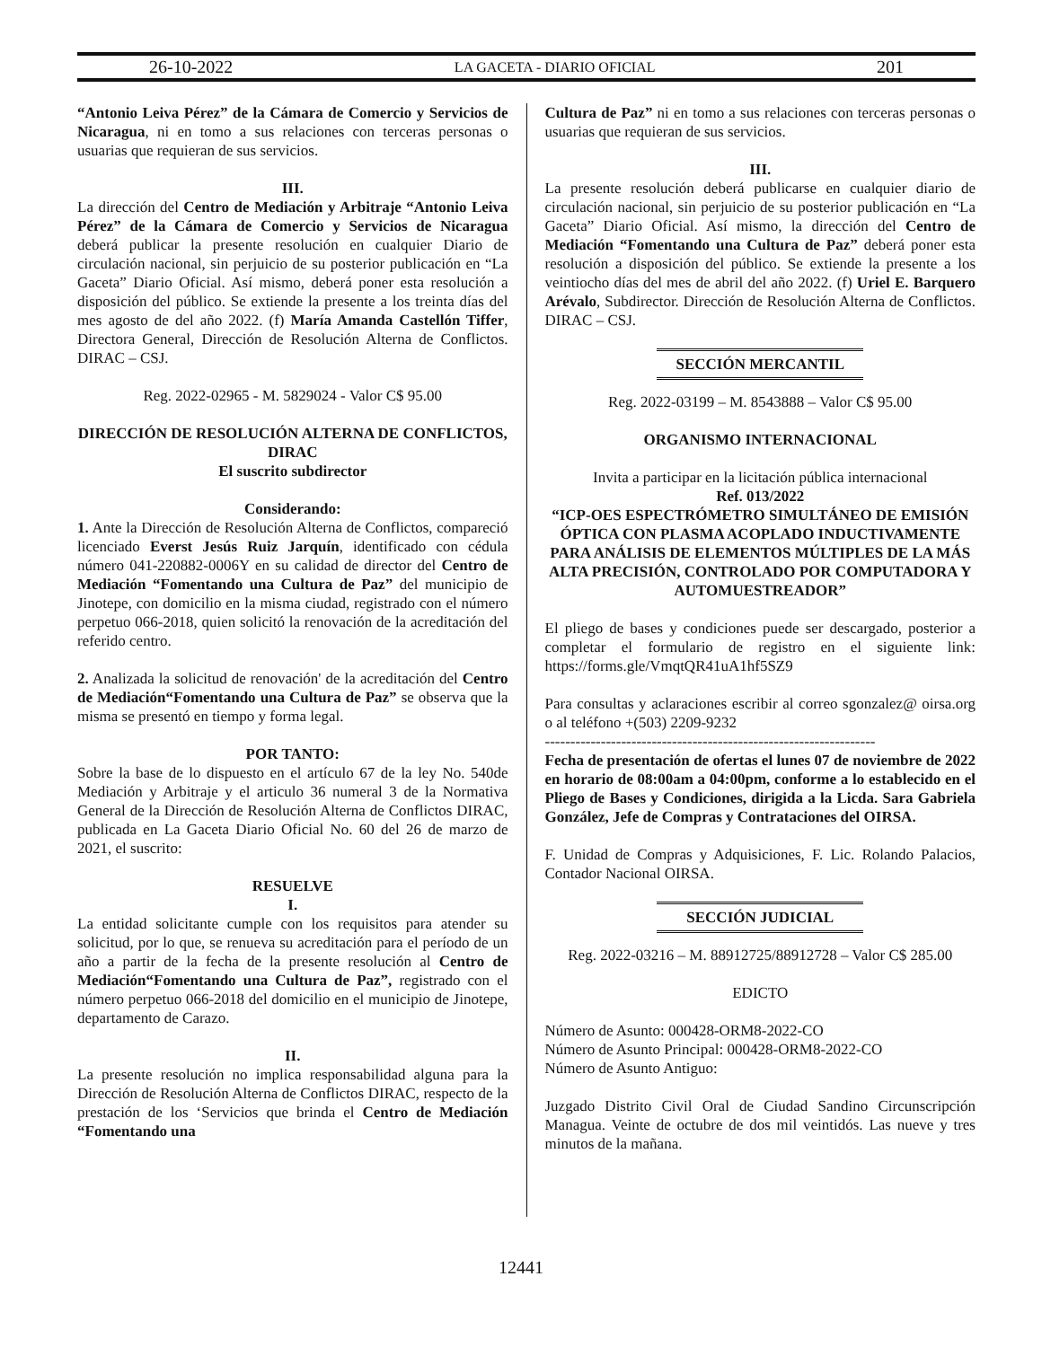26-10-2022 LA GACETA - DIARIO OFICIAL 201
“Antonio Leiva Pérez” de la Cámara de Comercio y Servicios de Nicaragua, ni en tomo a sus relaciones con terceras personas o usuarias que requieran de sus servicios.
III.
La dirección del Centro de Mediación y Arbitraje “Antonio Leiva Pérez” de la Cámara de Comercio y Servicios de Nicaragua deberá publicar la presente resolución en cualquier Diario de circulación nacional, sin perjuicio de su posterior publicación en “La Gaceta” Diario Oficial. Así mismo, deberá poner esta resolución a disposición del público. Se extiende la presente a los treinta días del mes agosto de del año 2022. (f) María Amanda Castellón Tiffer, Directora General, Dirección de Resolución Alterna de Conflictos. DIRAC – CSJ.
Reg. 2022-02965 - M. 5829024 - Valor C$ 95.00
DIRECCIÓN DE RESOLUCIÓN ALTERNA DE CONFLICTOS, DIRAC
El suscrito subdirector
Considerando:
1. Ante la Dirección de Resolución Alterna de Conflictos, compareció licenciado Everst Jesús Ruiz Jarquín, identificado con cédula número 041-220882-0006Y en su calidad de director del Centro de Mediación “Fomentando una Cultura de Paz” del municipio de Jinotepe, con domicilio en la misma ciudad, registrado con el número perpetuo 066-2018, quien solicitó la renovación de la acreditación del referido centro.
2. Analizada la solicitud de renovación' de la acreditación del Centro de Mediación“Fomentando una Cultura de Paz” se observa que la misma se presentó en tiempo y forma legal.
POR TANTO:
Sobre la base de lo dispuesto en el artículo 67 de la ley No. 540de Mediación y Arbitraje y el articulo 36 numeral 3 de la Normativa General de la Dirección de Resolución Alterna de Conflictos DIRAC, publicada en La Gaceta Diario Oficial No. 60 del 26 de marzo de 2021, el suscrito:
RESUELVE
I.
La entidad solicitante cumple con los requisitos para atender su solicitud, por lo que, se renueva su acreditación para el período de un año a partir de la fecha de la presente resolución al Centro de Mediación“Fomentando una Cultura de Paz”, registrado con el número perpetuo 066-2018 del domicilio en el municipio de Jinotepe, departamento de Carazo.
II.
La presente resolución no implica responsabilidad alguna para la Dirección de Resolución Alterna de Conflictos DIRAC, respecto de la prestación de los ‘Servicios que brinda el Centro de Mediación “Fomentando una
Cultura de Paz” ni en tomo a sus relaciones con terceras personas o usuarias que requieran de sus servicios.
III.
La presente resolución deberá publicarse en cualquier diario de circulación nacional, sin perjuicio de su posterior publicación en “La Gaceta” Diario Oficial. Así mismo, la dirección del Centro de Mediación “Fomentando una Cultura de Paz” deberá poner esta resolución a disposición del público. Se extiende la presente a los veintiocho días del mes de abril del año 2022. (f) Uriel E. Barquero Arévalo, Subdirector. Dirección de Resolución Alterna de Conflictos. DIRAC – CSJ.
SECCIÓN MERCANTIL
Reg. 2022-03199 – M. 8543888 – Valor C$ 95.00
ORGANISMO INTERNACIONAL
Invita a participar en la licitación pública internacional
Ref. 013/2022
“ICP-OES ESPECTRÓMETRO SIMULTÁNEO DE EMISIÓN ÓPTICA CON PLASMA ACOPLADO INDUCTIVAMENTE PARA ANÁLISIS DE ELEMENTOS MÚLTIPLES DE LA MÁS ALTA PRECISIÓN, CONTROLADO POR COMPUTADORA Y AUTOMUESTREADOR”
El pliego de bases y condiciones puede ser descargado, posterior a completar el formulario de registro en el siguiente link: https://forms.gle/VmqtQR41uA1hf5SZ9
Para consultas y aclaraciones escribir al correo sgonzalez@ oirsa.org o al teléfono +(503) 2209-9232
-----------------------------------------------------------------
Fecha de presentación de ofertas el lunes 07 de noviembre de 2022 en horario de 08:00am a 04:00pm, conforme a lo establecido en el Pliego de Bases y Condiciones, dirigida a la Licda. Sara Gabriela González, Jefe de Compras y Contrataciones del OIRSA.
F. Unidad de Compras y Adquisiciones, F. Lic. Rolando Palacios, Contador Nacional OIRSA.
SECCIÓN JUDICIAL
Reg. 2022-03216 – M. 88912725/88912728 – Valor C$ 285.00
EDICTO
Número de Asunto: 000428-ORM8-2022-CO
Número de Asunto Principal: 000428-ORM8-2022-CO
Número de Asunto Antiguo:
Juzgado Distrito Civil Oral de Ciudad Sandino Circunscripción Managua. Veinte de octubre de dos mil veintidós. Las nueve y tres minutos de la mañana.
12441